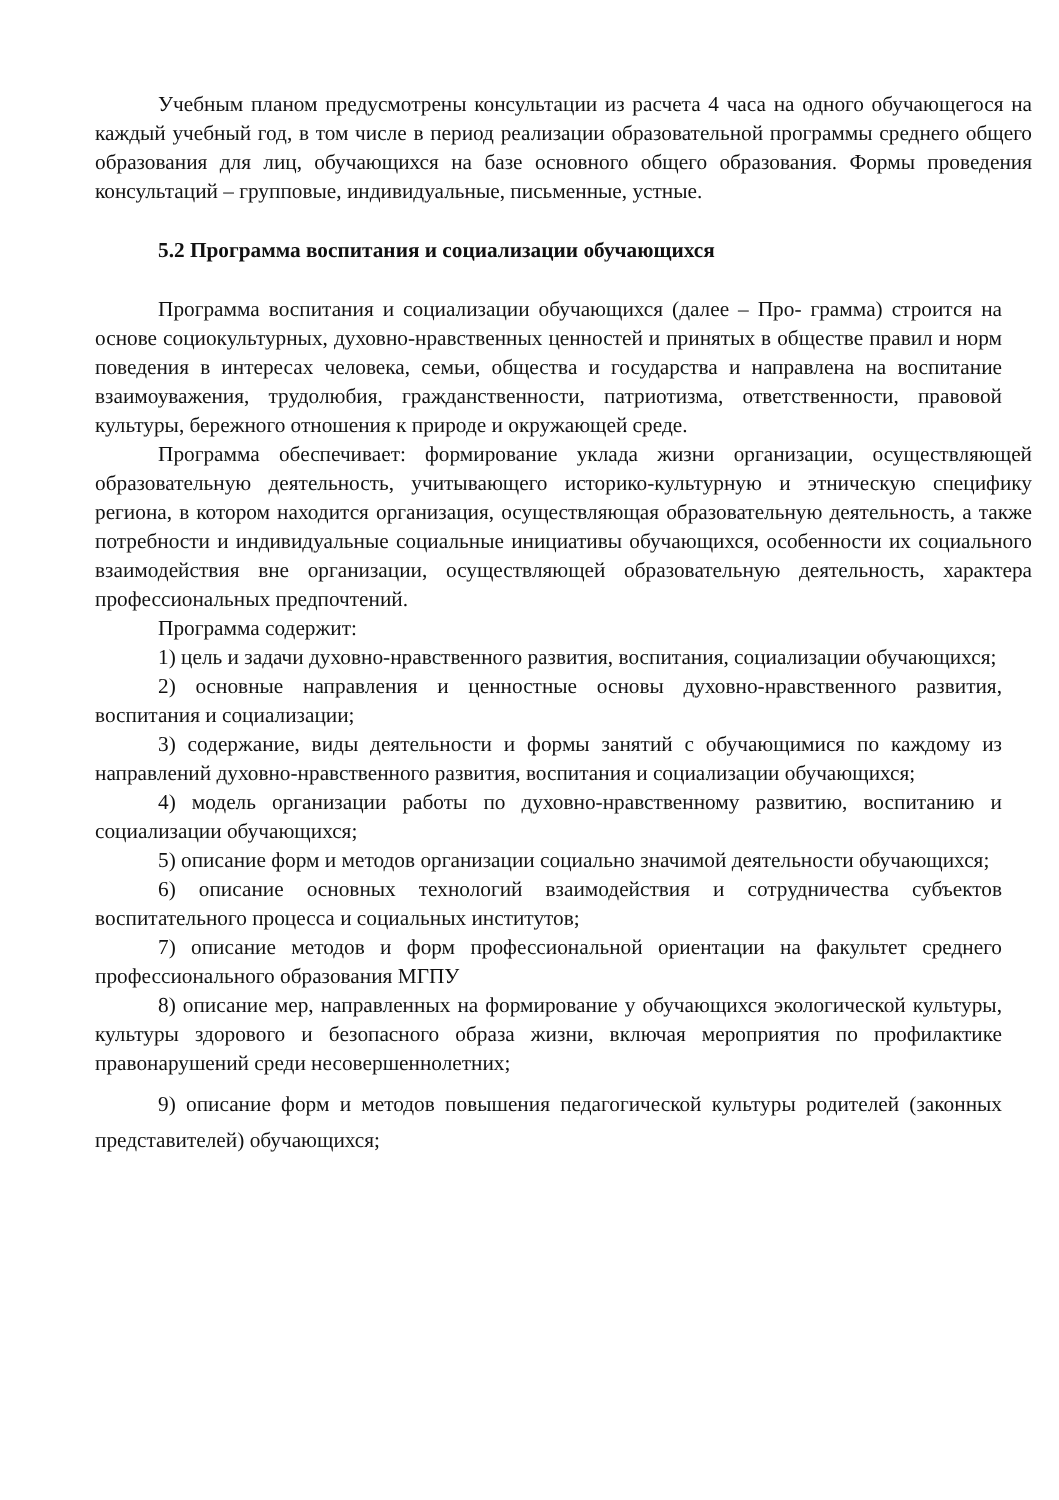Учебным планом предусмотрены консультации из расчета 4 часа на одного обучающегося на каждый учебный год, в том числе в период реализации образовательной программы среднего общего образования для лиц, обучающихся на базе основного общего образования. Формы проведения консультаций – групповые, индивидуальные, письменные, устные.
5.2 Программа воспитания и социализации обучающихся
Программа воспитания и социализации обучающихся (далее – Про- грамма) строится на основе социокультурных, духовно-нравственных ценностей и принятых в обществе правил и норм поведения в интересах человека, семьи, общества и государства и направлена на воспитание взаимоуважения, трудолюбия, гражданственности, патриотизма, ответственности, правовой культуры, бережного отношения к природе и окружающей среде.
Программа обеспечивает: формирование уклада жизни организации, осуществляющей образовательную деятельность, учитывающего историко-культурную и этническую специфику региона, в котором находится организация, осуществляющая образовательную деятельность, а также потребности и индивидуальные социальные инициативы обучающихся, особенности их социального взаимодействия вне организации, осуществляющей образовательную деятельность, характера профессиональных предпочтений.
Программа содержит:
1) цель и задачи духовно-нравственного развития, воспитания, социализации обучающихся;
2) основные направления и ценностные основы духовно-нравственного развития, воспитания и социализации;
3) содержание, виды деятельности и формы занятий с обучающимися по каждому из направлений духовно-нравственного развития, воспитания и социализации обучающихся;
4) модель организации работы по духовно-нравственному развитию, воспитанию и социализации обучающихся;
5) описание форм и методов организации социально значимой деятельности обучающихся;
6) описание основных технологий взаимодействия и сотрудничества субъектов воспитательного процесса и социальных институтов;
7) описание методов и форм профессиональной ориентации на факультет среднего профессионального образования МГПУ
8) описание мер, направленных на формирование у обучающихся экологической культуры, культуры здорового и безопасного образа жизни, включая мероприятия по профилактике правонарушений среди несовершеннолетних;
9) описание форм и методов повышения педагогической культуры родителей (законных представителей) обучающихся;